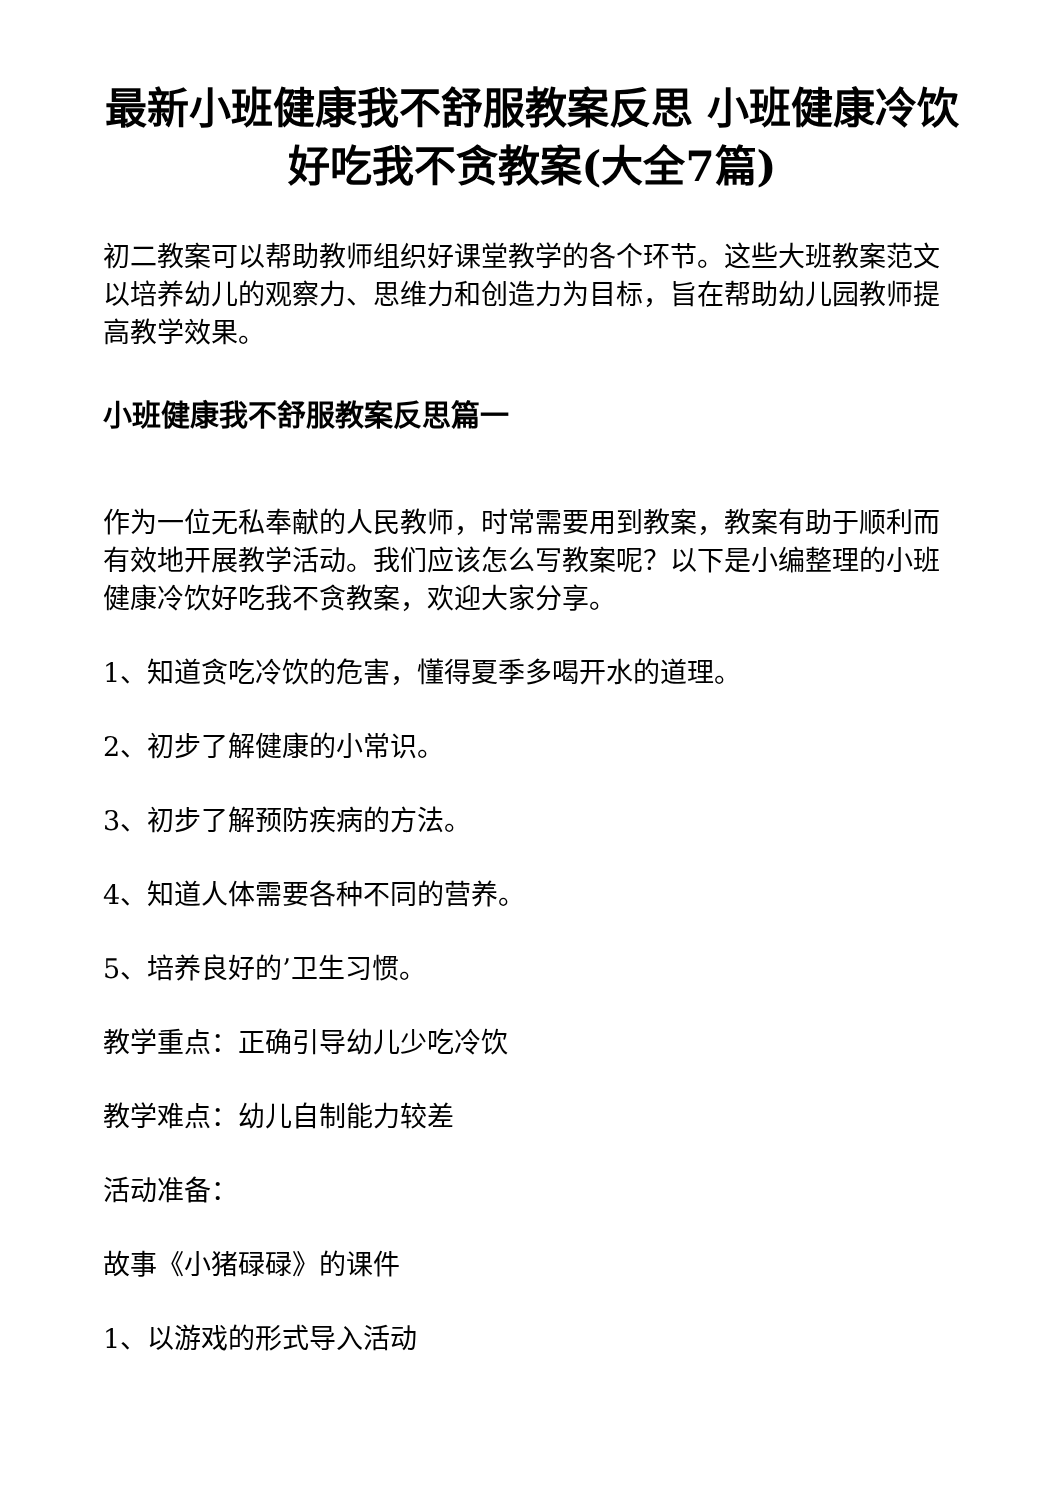最新小班健康我不舒服教案反思 小班健康冷饮好吃我不贪教案(大全7篇)
初二教案可以帮助教师组织好课堂教学的各个环节。这些大班教案范文以培养幼儿的观察力、思维力和创造力为目标，旨在帮助幼儿园教师提高教学效果。
小班健康我不舒服教案反思篇一
作为一位无私奉献的人民教师，时常需要用到教案，教案有助于顺利而有效地开展教学活动。我们应该怎么写教案呢？以下是小编整理的小班健康冷饮好吃我不贪教案，欢迎大家分享。
1、知道贪吃冷饮的危害，懂得夏季多喝开水的道理。
2、初步了解健康的小常识。
3、初步了解预防疾病的方法。
4、知道人体需要各种不同的营养。
5、培养良好的’卫生习惯。
教学重点：正确引导幼儿少吃冷饮
教学难点：幼儿自制能力较差
活动准备：
故事《小猪碌碌》的课件
1、以游戏的形式导入活动